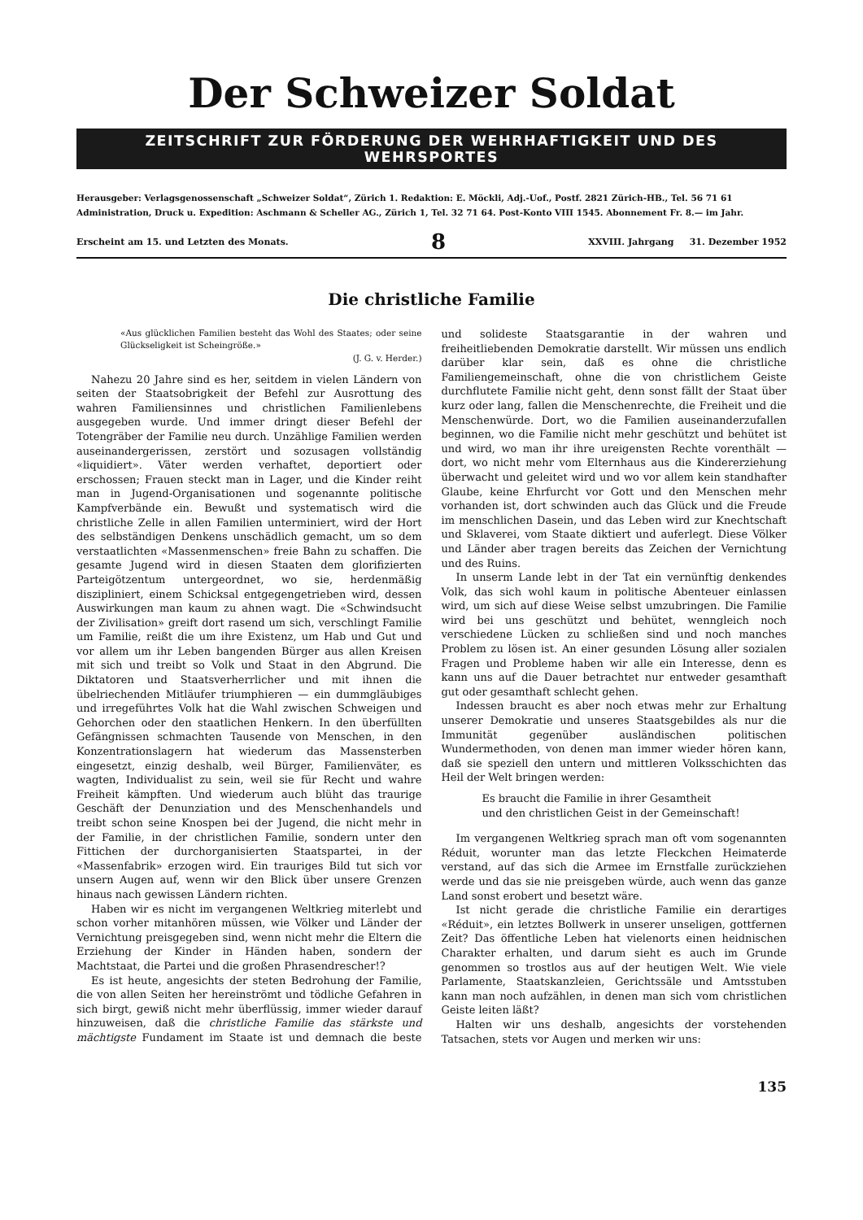Der Schweizer Soldat
ZEITSCHRIFT ZUR FÖRDERUNG DER WEHRHAFTIGKEIT UND DES WEHRSPORTES
Herausgeber: Verlagsgenossenschaft „Schweizer Soldat“, Zürich 1. Redaktion: E. Möckli, Adj.-Uof., Postf. 2821 Zürich-HB., Tel. 56 71 61
Administration, Druck u. Expedition: Aschmann & Scheller AG., Zürich 1, Tel. 32 71 64. Post-Konto VIII 1545. Abonnement Fr. 8.— im Jahr.
Erscheint am 15. und Letzten des Monats. 8 XXVIII. Jahrgang 31. Dezember 1952
Die christliche Familie
«Aus glücklichen Familien besteht das Wohl des Staates; oder seine Glückseligkeit ist Scheingröße.»
(J. G. v. Herder.)
Nahezu 20 Jahre sind es her, seitdem in vielen Ländern von seiten der Staatsobrigkeit der Befehl zur Ausrottung des wahren Familiensinnes und christlichen Familienlebens ausgegeben wurde. Und immer dringt dieser Befehl der Totengräber der Familie neu durch. Unzählige Familien werden auseinandergerissen, zerstört und sozusagen vollständig «liquidiert». Väter werden verhaftet, deportiert oder erschossen; Frauen steckt man in Lager, und die Kinder reiht man in Jugend-Organisationen und sogenannte politische Kampfverbände ein. Bewußt und systematisch wird die christliche Zelle in allen Familien unterminiert, wird der Hort des selbständigen Denkens unschädlich gemacht, um so dem verstaatlichten «Massenmenschen» freie Bahn zu schaffen. Die gesamte Jugend wird in diesen Staaten dem glorifizierten Parteigötzentum untergeordnet, wo sie, herdenmäßig diszipliniert, einem Schicksal entgegengetrieben wird, dessen Auswirkungen man kaum zu ahnen wagt. Die «Schwindsucht der Zivilisation» greift dort rasend um sich, verschlingt Familie um Familie, reißt die um ihre Existenz, um Hab und Gut und vor allem um ihr Leben bangenden Bürger aus allen Kreisen mit sich und treibt so Volk und Staat in den Abgrund. Die Diktatoren und Staatsverherrlicher und mit ihnen die übelriechenden Mitläufer triumphieren — ein dummgläubiges und irregeführtes Volk hat die Wahl zwischen Schweigen und Gehorchen oder den staatlichen Henkern. In den überfüllten Gefängnissen schmachten Tausende von Menschen, in den Konzentrationslagern hat wiederum das Massensterben eingesetzt, einzig deshalb, weil Bürger, Familienväter, es wagten, Individualist zu sein, weil sie für Recht und wahre Freiheit kämpften. Und wiederum auch blüht das traurige Geschäft der Denunziation und des Menschenhandels und treibt schon seine Knospen bei der Jugend, die nicht mehr in der Familie, in der christlichen Familie, sondern unter den Fittichen der durchorganisierten Staatspartei, in der «Massenfabrik» erzogen wird. Ein trauriges Bild tut sich vor unsern Augen auf, wenn wir den Blick über unsere Grenzen hinaus nach gewissen Ländern richten.
Haben wir es nicht im vergangenen Weltkrieg miterlebt und schon vorher mitanhören müssen, wie Völker und Länder der Vernichtung preisgegeben sind, wenn nicht mehr die Eltern die Erziehung der Kinder in Händen haben, sondern der Machtstaat, die Partei und die großen Phrasendrescher!?
Es ist heute, angesichts der steten Bedrohung der Familie, die von allen Seiten her hereinströmt und tödliche Gefahren in sich birgt, gewiß nicht mehr überflüssig, immer wieder darauf hinzuweisen, daß die christliche Familie das stärkste und mächtigste Fundament im Staate ist und demnach die beste und solideste Staatsgarantie in der wahren und freiheitliebenden Demokratie darstellt. Wir müssen uns endlich darüber klar sein, daß es ohne die christliche Familiengemeinschaft, ohne die von christlichem Geiste durchflutete Familie nicht geht, denn sonst fällt der Staat über kurz oder lang, fallen die Menschenrechte, die Freiheit und die Menschenwürde. Dort, wo die Familien auseinanderzufallen beginnen, wo die Familie nicht mehr geschützt und behütet ist und wird, wo man ihr ihre ureigensten Rechte vorenthält — dort, wo nicht mehr vom Elternhaus aus die Kindererziehung überwacht und geleitet wird und wo vor allem kein standhafter Glaube, keine Ehrfurcht vor Gott und den Menschen mehr vorhanden ist, dort schwinden auch das Glück und die Freude im menschlichen Dasein, und das Leben wird zur Knechtschaft und Sklaverei, vom Staate diktiert und auferlegt. Diese Völker und Länder aber tragen bereits das Zeichen der Vernichtung und des Ruins.
In unserm Lande lebt in der Tat ein vernünftig denkendes Volk, das sich wohl kaum in politische Abenteuer einlassen wird, um sich auf diese Weise selbst umzubringen. Die Familie wird bei uns geschützt und behütet, wenngleich noch verschiedene Lücken zu schließen sind und noch manches Problem zu lösen ist. An einer gesunden Lösung aller sozialen Fragen und Probleme haben wir alle ein Interesse, denn es kann uns auf die Dauer betrachtet nur entweder gesamthaft gut oder gesamthaft schlecht gehen.
Indessen braucht es aber noch etwas mehr zur Erhaltung unserer Demokratie und unseres Staatsgebildes als nur die Immunität gegenüber ausländischen politischen Wundermethoden, von denen man immer wieder hören kann, daß sie speziell den untern und mittleren Volksschichten das Heil der Welt bringen werden:
Es braucht die Familie in ihrer Gesamtheit
und den christlichen Geist in der Gemeinschaft!
Im vergangenen Weltkrieg sprach man oft vom sogenannten Réduit, worunter man das letzte Fleckchen Heimaterde verstand, auf das sich die Armee im Ernstfalle zurückziehen werde und das sie nie preisgeben würde, auch wenn das ganze Land sonst erobert und besetzt wäre.
Ist nicht gerade die christliche Familie ein derartiges «Réduit», ein letztes Bollwerk in unserer unseligen, gottfernen Zeit? Das öffentliche Leben hat vielenorts einen heidnischen Charakter erhalten, und darum sieht es auch im Grunde genommen so trostlos aus auf der heutigen Welt. Wie viele Parlamente, Staatskanzleien, Gerichtssäle und Amtsstuben kann man noch aufzählen, in denen man sich vom christlichen Geiste leiten läßt?
Halten wir uns deshalb, angesichts der vorstehenden Tatsachen, stets vor Augen und merken wir uns:
135